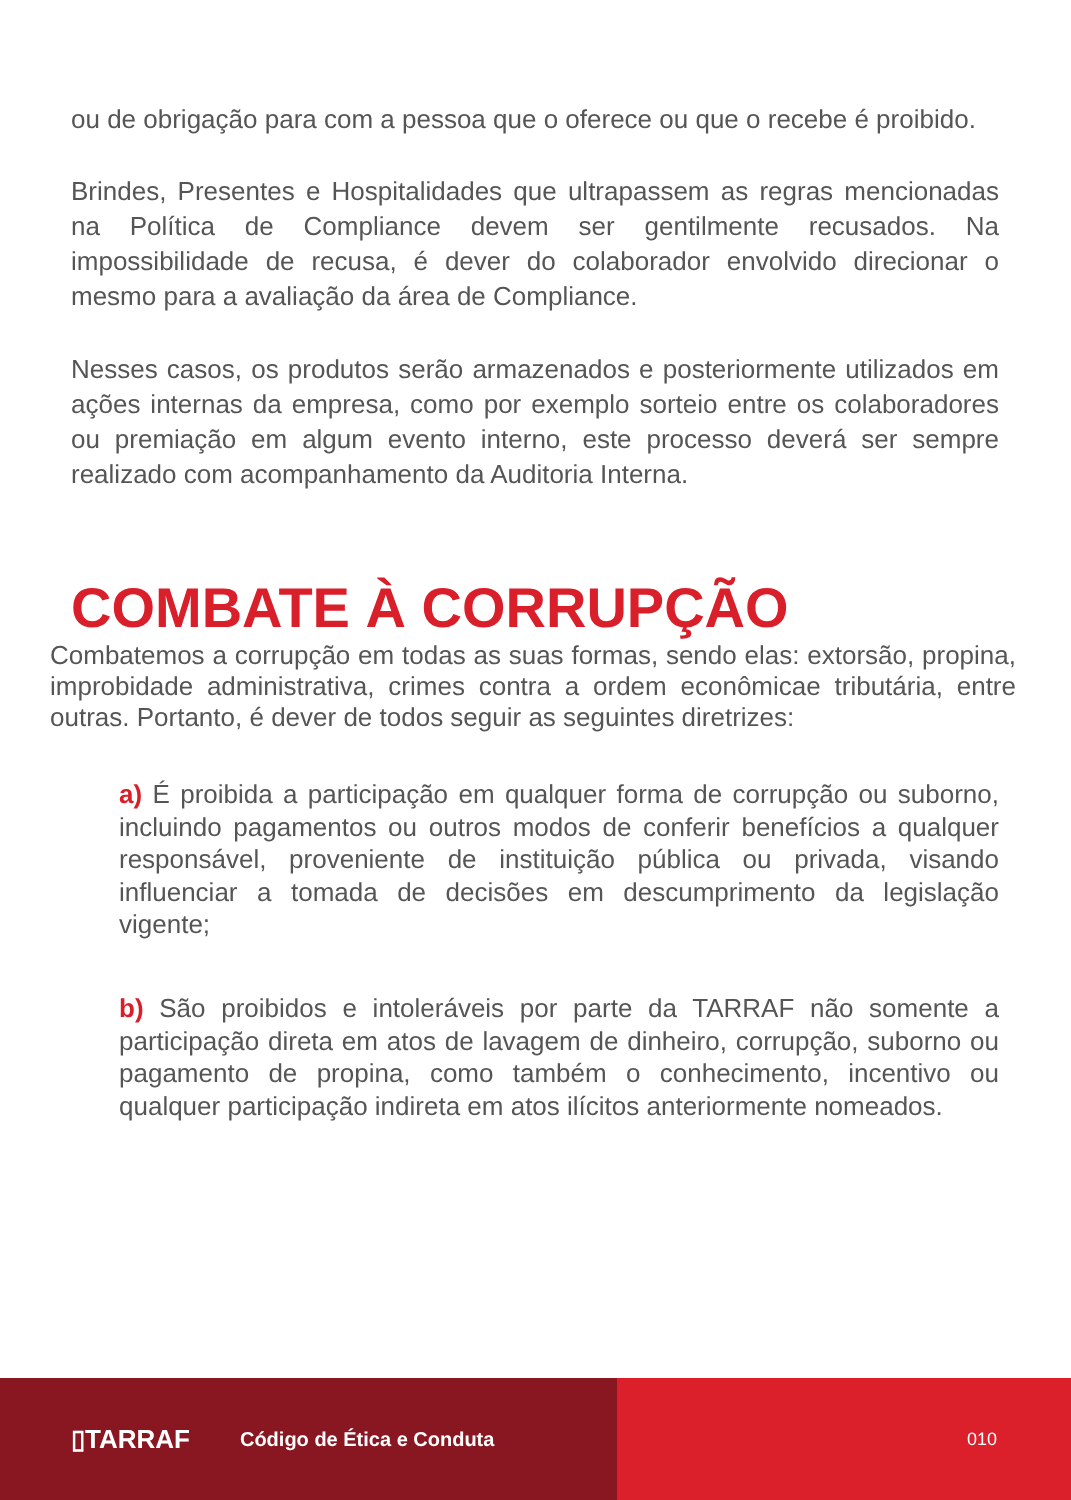ou de obrigação para com a pessoa que o oferece ou que o recebe é proibido.
Brindes, Presentes e Hospitalidades que ultrapassem as regras mencionadas na Política de Compliance devem ser gentilmente recusados. Na impossibilidade de recusa, é dever do colaborador envolvido direcionar o mesmo para a avaliação da área de Compliance.
Nesses casos, os produtos serão armazenados e posteriormente utilizados em ações internas da empresa, como por exemplo sorteio entre os colaboradores ou premiação em algum evento interno, este processo deverá ser sempre realizado com acompanhamento da Auditoria Interna.
COMBATE À CORRUPÇÃO
Combatemos a corrupção em todas as suas formas, sendo elas: extorsão, propina, improbidade administrativa, crimes contra a ordem econômicae tributária, entre outras. Portanto, é dever de todos seguir as seguintes diretrizes:
a) É proibida a participação em qualquer forma de corrupção ou suborno, incluindo pagamentos ou outros modos de conferir benefícios a qualquer responsável, proveniente de instituição pública ou privada, visando influenciar a tomada de decisões em descumprimento da legislação vigente;
b) São proibidos e intoleráveis por parte da TARRAF não somente a participação direta em atos de lavagem de dinheiro, corrupção, suborno ou pagamento de propina, como também o conhecimento, incentivo ou qualquer participação indireta em atos ilícitos anteriormente nomeados.
▯TARRAF Código de Ética e Conduta 010